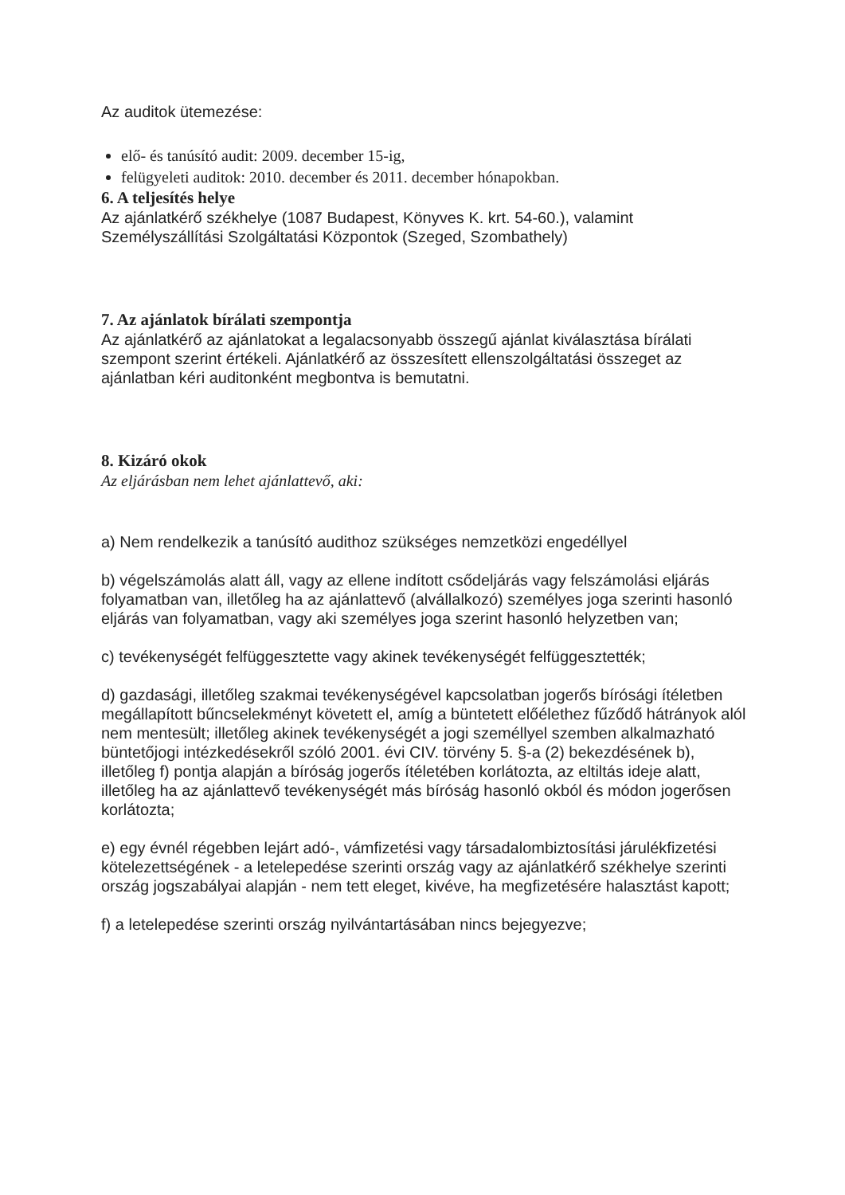Az auditok ütemezése:
elő- és tanúsító audit: 2009. december 15-ig,
felügyeleti auditok: 2010. december és 2011. december hónapokban.
6. A teljesítés helye
Az ajánlatkérő székhelye (1087 Budapest, Könyves K. krt. 54-60.), valamint Személyszállítási Szolgáltatási Központok (Szeged, Szombathely)
7. Az ajánlatok bírálati szempontja
Az ajánlatkérő az ajánlatokat a legalacsonyabb összegű ajánlat kiválasztása bírálati szempont szerint értékeli. Ajánlatkérő az összesített ellenszolgáltatási összeget az ajánlatban kéri auditonként megbontva is bemutatni.
8. Kizáró okok
Az eljárásban nem lehet ajánlattevő, aki:
a) Nem rendelkezik a tanúsító audithoz szükséges nemzetközi engedéllyel
b) végelszámolás alatt áll, vagy az ellene indított csődeljárás vagy felszámolási eljárás folyamatban van, illetőleg ha az ajánlattevő (alvállalkozó) személyes joga szerinti hasonló eljárás van folyamatban, vagy aki személyes joga szerint hasonló helyzetben van;
c) tevékenységét felfüggesztette vagy akinek tevékenységét felfüggesztették;
d) gazdasági, illetőleg szakmai tevékenységével kapcsolatban jogerős bírósági ítéletben megállapított bűncselekményt követett el, amíg a büntetett előélethez fűződő hátrányok alól nem mentesült; illetőleg akinek tevékenységét a jogi személlyel szemben alkalmazható büntetőjogi intézkedésekről szóló 2001. évi CIV. törvény 5. §-a (2) bekezdésének b), illetőleg f) pontja alapján a bíróság jogerős ítéletében korlátozta, az eltiltás ideje alatt, illetőleg ha az ajánlattevő tevékenységét más bíróság hasonló okból és módon jogerősen korlátozta;
e) egy évnél régebben lejárt adó-, vámfizetési vagy társadalombiztosítási járulékfizetési kötelezettségének - a letelepedése szerinti ország vagy az ajánlatkérő székhelye szerinti ország jogszabályai alapján - nem tett eleget, kivéve, ha megfizetésére halasztást kapott;
f) a letelepedése szerinti ország nyilvántartásában nincs bejegyezve;